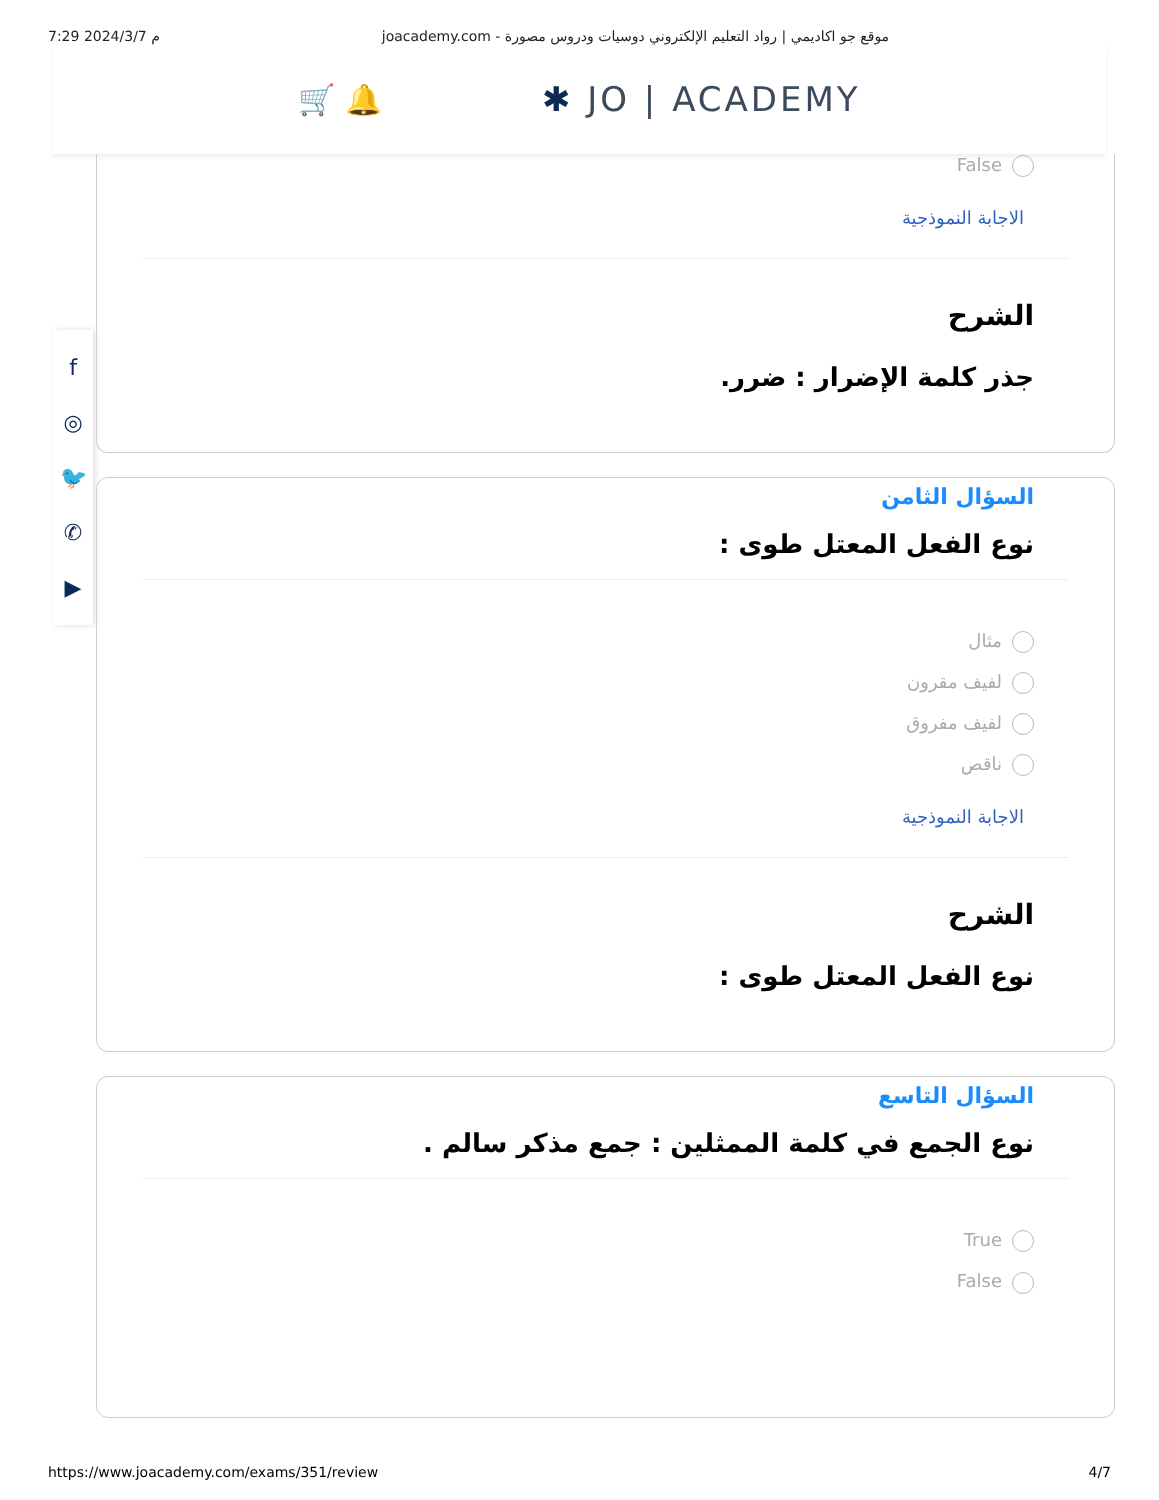7:29 2024/3/7 م joacademy.com - موقع جو اكاديمي | رواد التعليم الإلكتروني دوسيات ودروس مصورة
🛒 🔔 ✱ JO | ACADEMY
f
◎
🐦
✆
▶
False
الاجابة النموذجية
الشرح
جذر كلمة الإضرار : ضرر.
السؤال الثامن
نوع الفعل المعتل طوى :
مثال
لفيف مقرون
لفيف مفروق
ناقص
الاجابة النموذجية
الشرح
نوع الفعل المعتل طوى :
السؤال التاسع
نوع الجمع في كلمة الممثلين : جمع مذكر سالم .
True
False
https://www.joacademy.com/exams/351/review 4/7